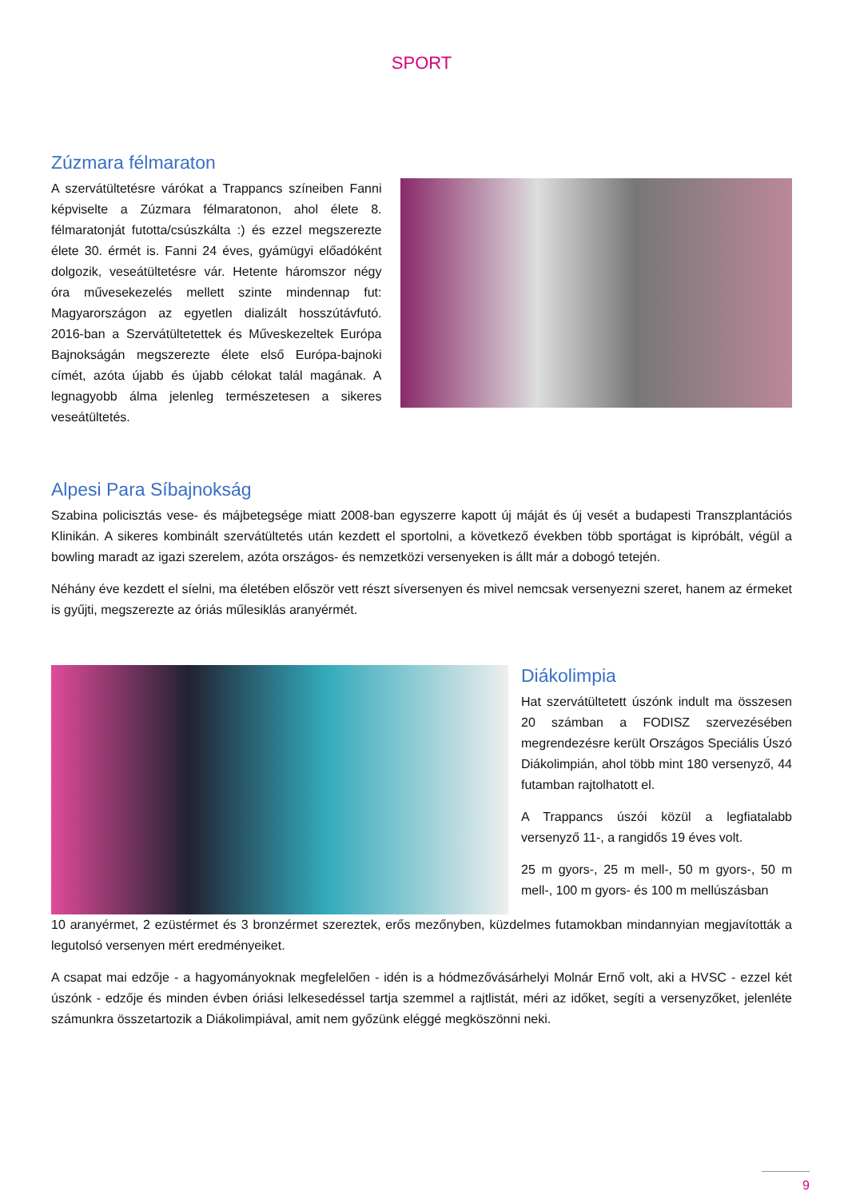SPORT
Zúzmara félmaraton
A szervátültetésre várókat a Trappancs színeiben Fanni képviselte a Zúzmara félmaratonon, ahol élete 8. félmaratonját futotta/csúszkálta :) és ezzel megszerezte élete 30. érmét is. Fanni 24 éves, gyámügyi előadóként dolgozik, veseátültetésre vár. Hetente háromszor négy óra művesekezelés mellett szinte mindennap fut: Magyarországon az egyetlen dializált hosszútávfutó. 2016-ban a Szervátültetettek és Műveskezeltek Európa Bajnokságán megszerezte élete első Európa-bajnoki címét, azóta újabb és újabb célokat talál magának. A legnagyobb álma jelenleg természetesen a sikeres veseátültetés.
Alpesi Para Síbajnokság
Szabina policisztás vese- és májbetegsége miatt 2008-ban egyszerre kapott új máját és új vesét a budapesti Transzplantációs Klinikán. A sikeres kombinált szervátültetés után kezdett el sportolni, a következő években több sportágat is kipróbált, végül a bowling maradt az igazi szerelem, azóta országos- és nemzetközi versenyeken is állt már a dobogó tetején.
Néhány éve kezdett el síelni, ma életében először vett részt síversenyen és mivel nemcsak versenyezni szeret, hanem az érmeket is gyűjti, megszerezte az óriás műlesiklás aranyérmét.
Diákolimpia
Hat szervátültetett úszónk indult ma összesen 20 számban a FODISZ szervezésében megrendezésre került Országos Speciális Úszó Diákolimpián, ahol több mint 180 versenyző, 44 futamban rajtolhatott el.
A Trappancs úszói közül a legfiatalabb versenyző 11-, a rangidős 19 éves volt.
25 m gyors-, 25 m mell-, 50 m gyors-, 50 m mell-, 100 m gyors- és 100 m mellúszásban
10 aranyérmet, 2 ezüstérmet és 3 bronzérmet szereztek, erős mezőnyben, küzdelmes futamokban mindannyian megjavították a legutolsó versenyen mért eredményeiket.
A csapat mai edzője - a hagyományoknak megfelelően - idén is a hódmezővásárhelyi Molnár Ernő volt, aki a HVSC - ezzel két úszónk - edzője és minden évben óriási lelkesedéssel tartja szemmel a rajtlistát, méri az időket, segíti a versenyzőket, jelenléte számunkra összetartozik a Diákolimpiával, amit nem győzünk eléggé megköszönni neki.
9